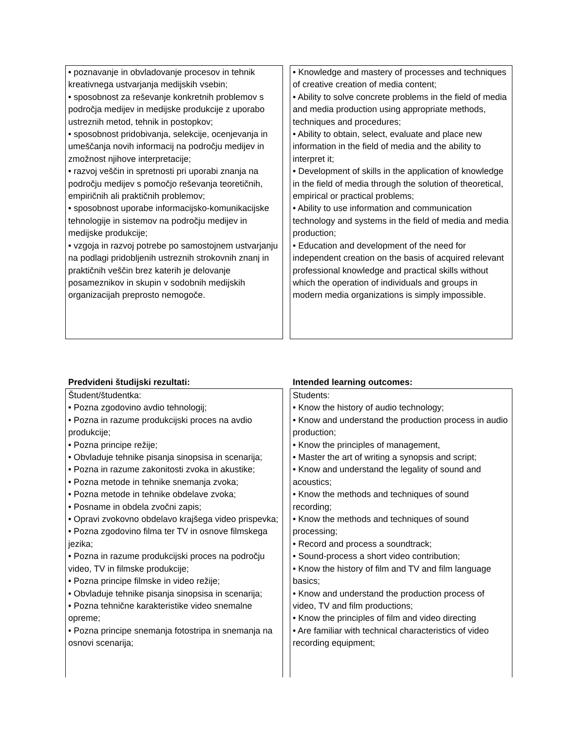• poznavanje in obvladovanje procesov in tehnik kreativnega ustvarjanja medijskih vsebin;
• sposobnost za reševanje konkretnih problemov s področja medijev in medijske produkcije z uporabo ustreznih metod, tehnik in postopkov;
• sposobnost pridobivanja, selekcije, ocenjevanja in umeščanja novih informacij na področju medijev in zmožnost njihove interpretacije;
• razvoj veščin in spretnosti pri uporabi znanja na področju medijev s pomočjo reševanja teoretičnih, empiričnih ali praktičnih problemov;
• sposobnost uporabe informacijsko-komunikacijske tehnologije in sistemov na področju medijev in medijske produkcije;
• vzgoja in razvoj potrebe po samostojnem ustvarjanju na podlagi pridobljenih ustreznih strokovnih znanj in praktičnih veščin brez katerih je delovanje posameznikov in skupin v sodobnih medijskih organizacijah preprosto nemogoče.
• Knowledge and mastery of processes and techniques of creative creation of media content;
• Ability to solve concrete problems in the field of media and media production using appropriate methods, techniques and procedures;
• Ability to obtain, select, evaluate and place new information in the field of media and the ability to interpret it;
• Development of skills in the application of knowledge in the field of media through the solution of theoretical, empirical or practical problems;
• Ability to use information and communication technology and systems in the field of media and media production;
• Education and development of the need for independent creation on the basis of acquired relevant professional knowledge and practical skills without which the operation of individuals and groups in modern media organizations is simply impossible.
Predvideni študijski rezultati:
Študent/študentka:
• Pozna zgodovino avdio tehnologij;
• Pozna in razume produkcijski proces na avdio produkcije;
• Pozna principe režije;
• Obvladuje tehnike pisanja sinopsisa in scenarija;
• Pozna in razume zakonitosti zvoka in akustike;
• Pozna metode in tehnike snemanja zvoka;
• Pozna metode in tehnike obdelave zvoka;
• Posname in obdela zvočni zapis;
• Opravi zvokovno obdelavo krajšega video prispevka;
• Pozna zgodovino filma ter TV in osnove filmskega jezika;
• Pozna in razume produkcijski proces na področju video, TV in filmske produkcije;
• Pozna principe filmske in video režije;
• Obvladuje tehnike pisanja sinopsisa in scenarija;
• Pozna tehnične karakteristike video snemalne opreme;
• Pozna principe snemanja fotostripa in snemanja na osnovi scenarija;
Intended learning outcomes:
Students:
• Know the history of audio technology;
• Know and understand the production process in audio production;
• Know the principles of management,
• Master the art of writing a synopsis and script;
• Know and understand the legality of sound and acoustics;
• Know the methods and techniques of sound recording;
• Know the methods and techniques of sound processing;
• Record and process a soundtrack;
• Sound-process a short video contribution;
• Know the history of film and TV and film language basics;
• Know and understand the production process of video, TV and film productions;
• Know the principles of film and video directing
• Are familiar with technical characteristics of video recording equipment;